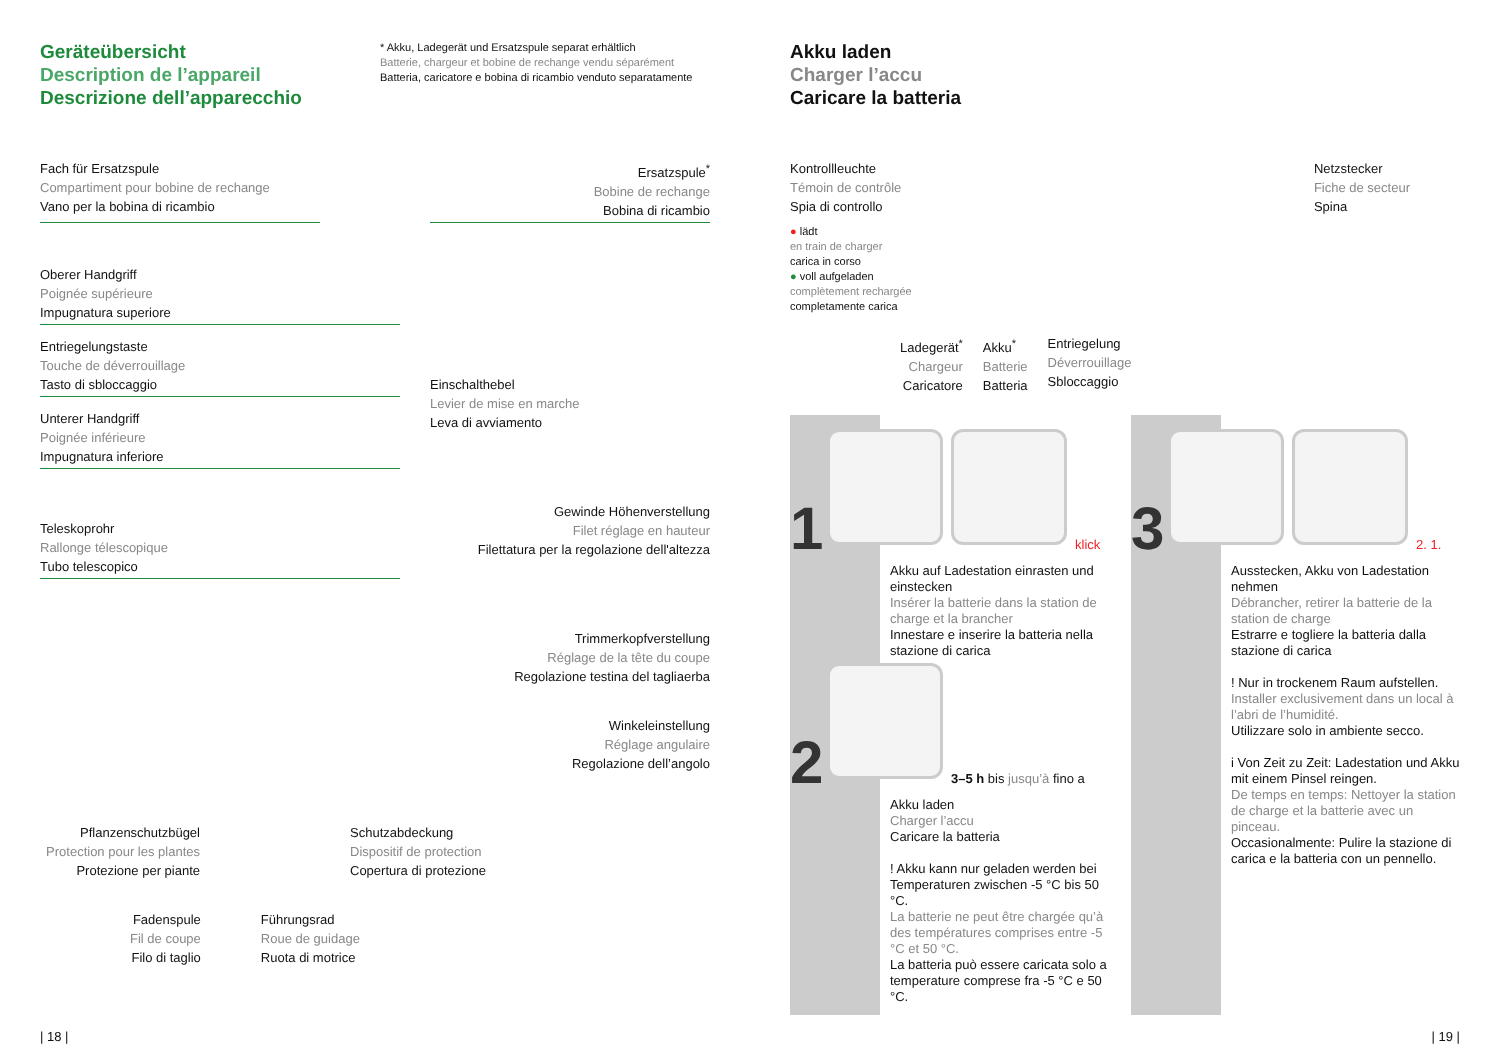Geräteübersicht
Description de l’appareil
Descrizione dell’apparecchio
* Akku, Ladegerät und Ersatzspule separat erhältlich
Batterie, chargeur et bobine de rechange vendu séparément
Batteria, caricatore e bobina di ricambio venduto separatamente
Fach für Ersatzspule
Compartiment pour bobine de rechange
Vano per la bobina di ricambio
Ersatzspule<sup>*</sup>
Bobine de rechange
Bobina di ricambio
Oberer Handgriff
Poignée supérieure
Impugnatura superiore
Entriegelungstaste
Touche de déverrouillage
Tasto di sbloccaggio
Unterer Handgriff
Poignée inférieure
Impugnatura inferiore
Teleskoprohr
Rallonge télescopique
Tubo telescopico
Einschalthebel
Levier de mise en marche
Leva di avviamento
Gewinde Höhenverstellung
Filet réglage en hauteur
Filettatura per la regolazione dell'altezza
Trimmerkopfverstellung
Réglage de la tête du coupe
Regolazione testina del tagliaerba
Winkeleinstellung
Réglage angulaire
Regolazione dell’angolo
Pflanzenschutzbügel
Protection pour les plantes
Protezione per piante
Schutzabdeckung
Dispositif de protection
Copertura di protezione
Fadenspule
Fil de coupe
Filo di taglio
Führungsrad
Roue de guidage
Ruota di motrice
| 18 |
Akku laden
Charger l’accu
Caricare la batteria
Kontrollleuchte
Témoin de contrôle
Spia di controllo
● lädt
en train de charger
carica in corso
● voll aufgeladen
complètement rechargée
completamente carica
Netzstecker
Fiche de secteur
Spina
Ladegerät<sup>*</sup>
Chargeur
Caricatore
Akku<sup>*</sup>
Batterie
Batteria
Entriegelung
Déverrouillage
Sbloccaggio
1 klick
Akku auf Ladestation einrasten und einstecken
Insérer la batterie dans la station de charge et la brancher
Innestare e inserire la batteria nella stazione di carica
2 3–5 h bis jusqu’à fino a
Akku laden
Charger l’accu
Caricare la batteria
! Akku kann nur geladen werden bei Temperaturen zwischen -5 °C bis 50 °C.
La batterie ne peut être chargée qu’à des températures comprises entre -5 °C et 50 °C.
La batteria può essere caricata solo a temperature comprese fra -5 °C e 50 °C.
3 2. 1.
Ausstecken, Akku von Ladestation nehmen
Débrancher, retirer la batterie de la station de charge
Estrarre e togliere la batteria dalla stazione di carica
! Nur in trockenem Raum aufstellen.
Installer exclusivement dans un local à l’abri de l’humidité.
Utilizzare solo in ambiente secco.
i Von Zeit zu Zeit: Ladestation und Akku mit einem Pinsel reingen.
De temps en temps: Nettoyer la station de charge et la batterie avec un pinceau.
Occasionalmente: Pulire la stazione di carica e la batteria con un pennello.
| 19 |